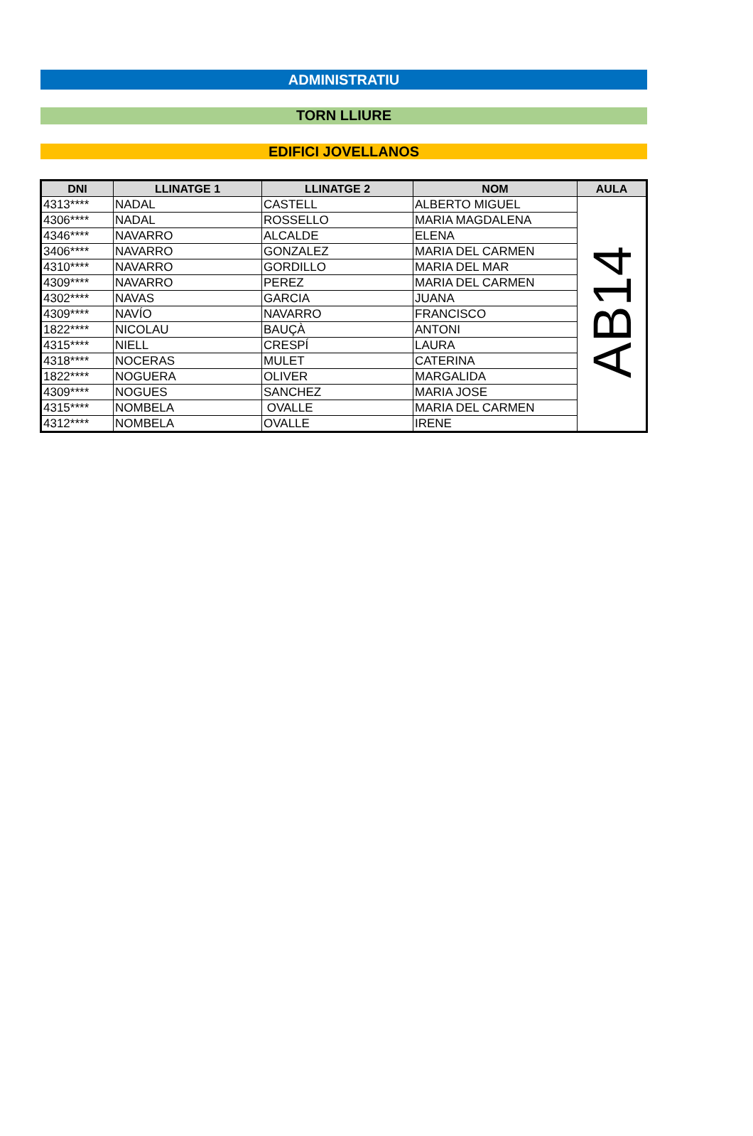ADMINISTRATIU
TORN LLIURE
EDIFICI JOVELLANOS
| DNI | LLINATGE 1 | LLINATGE 2 | NOM | AULA |
| --- | --- | --- | --- | --- |
| 4313**** | NADAL | CASTELL | ALBERTO MIGUEL | AB14 |
| 4306**** | NADAL | ROSSELLO | MARIA MAGDALENA | |
| 4346**** | NAVARRO | ALCALDE | ELENA | |
| 3406**** | NAVARRO | GONZALEZ | MARIA DEL CARMEN | |
| 4310**** | NAVARRO | GORDILLO | MARIA DEL MAR | |
| 4309**** | NAVARRO | PEREZ | MARIA DEL CARMEN | |
| 4302**** | NAVAS | GARCIA | JUANA | |
| 4309**** | NAVÍO | NAVARRO | FRANCISCO | |
| 1822**** | NICOLAU | BAUÇÀ | ANTONI | |
| 4315**** | NIELL | CRESPÍ | LAURA | |
| 4318**** | NOCERAS | MULET | CATERINA | |
| 1822**** | NOGUERA | OLIVER | MARGALIDA | |
| 4309**** | NOGUES | SANCHEZ | MARIA JOSE | |
| 4315**** | NOMBELA | OVALLE | MARIA DEL CARMEN | |
| 4312**** | NOMBELA | OVALLE | IRENE | |